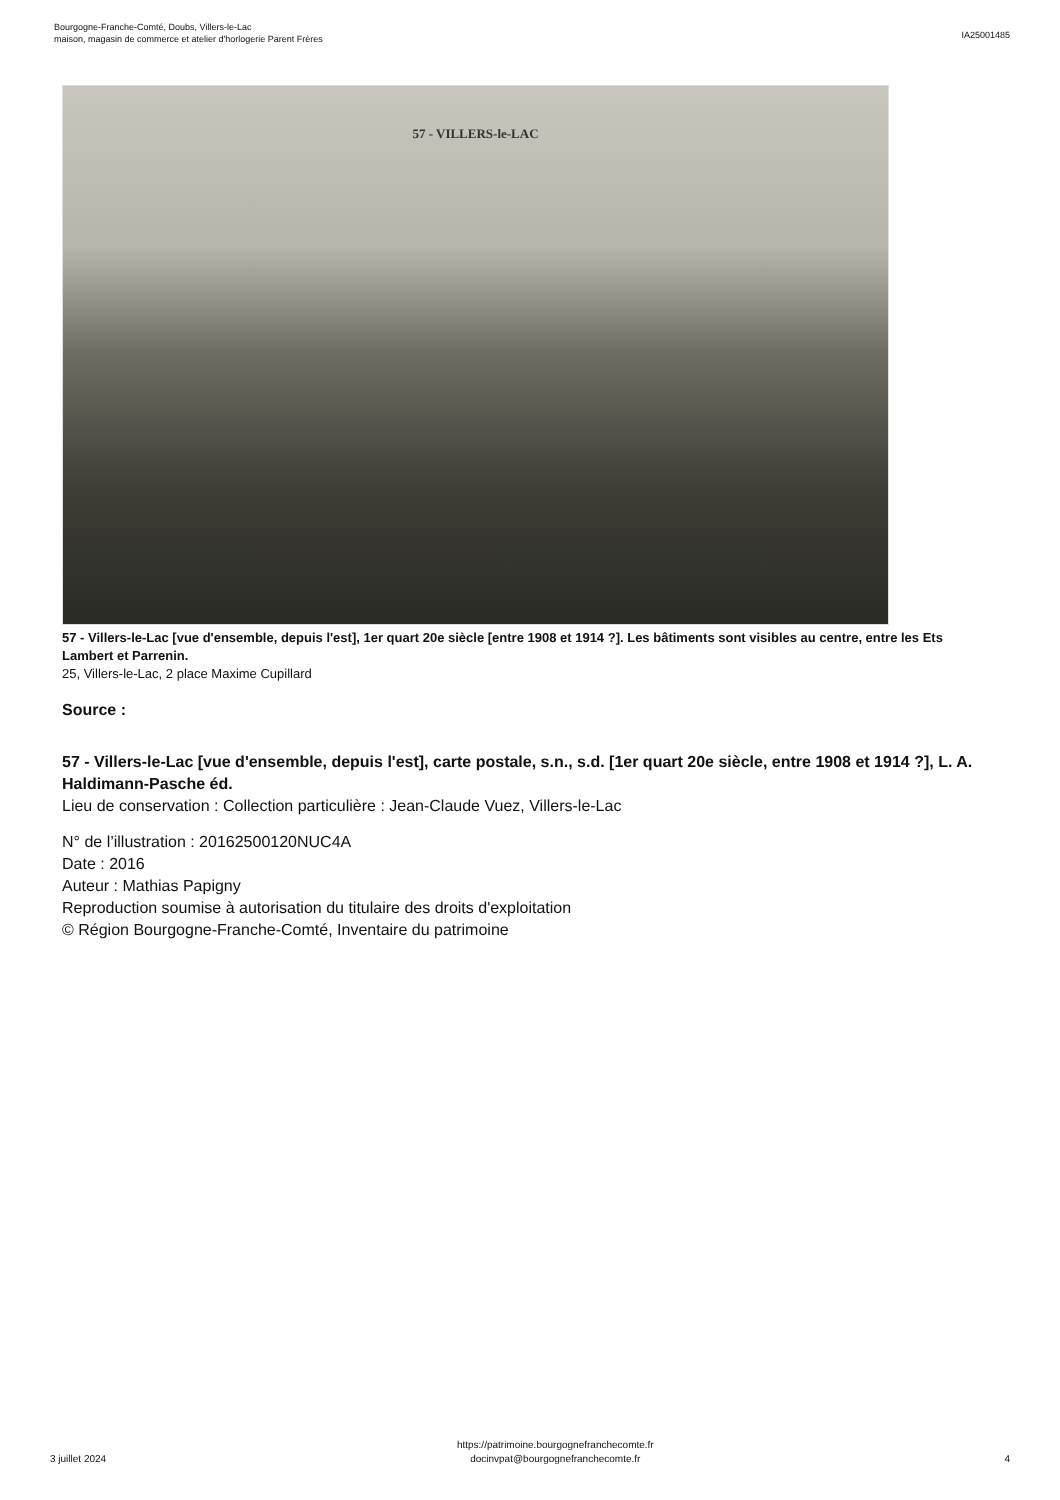Bourgogne-Franche-Comté, Doubs, Villers-le-Lac
maison, magasin de commerce et atelier d'horlogerie Parent Frères
IA25001485
57 - VILLERS-le-LAC
57 - Villers-le-Lac [vue d'ensemble, depuis l'est], 1er quart 20e siècle [entre 1908 et 1914 ?]. Les bâtiments sont visibles au centre, entre les Ets Lambert et Parrenin.
25, Villers-le-Lac, 2 place Maxime Cupillard
Source :
57 - Villers-le-Lac [vue d'ensemble, depuis l'est], carte postale, s.n., s.d. [1er quart 20e siècle, entre 1908 et 1914 ?], L. A. Haldimann-Pasche éd.
Lieu de conservation : Collection particulière : Jean-Claude Vuez, Villers-le-Lac
N° de l’illustration : 20162500120NUC4A
Date : 2016
Auteur : Mathias Papigny
Reproduction soumise à autorisation du titulaire des droits d'exploitation
© Région Bourgogne-Franche-Comté, Inventaire du patrimoine
3 juillet 2024
https://patrimoine.bourgognefranchecomte.fr
docinvpat@bourgognefranchecomte.fr
4